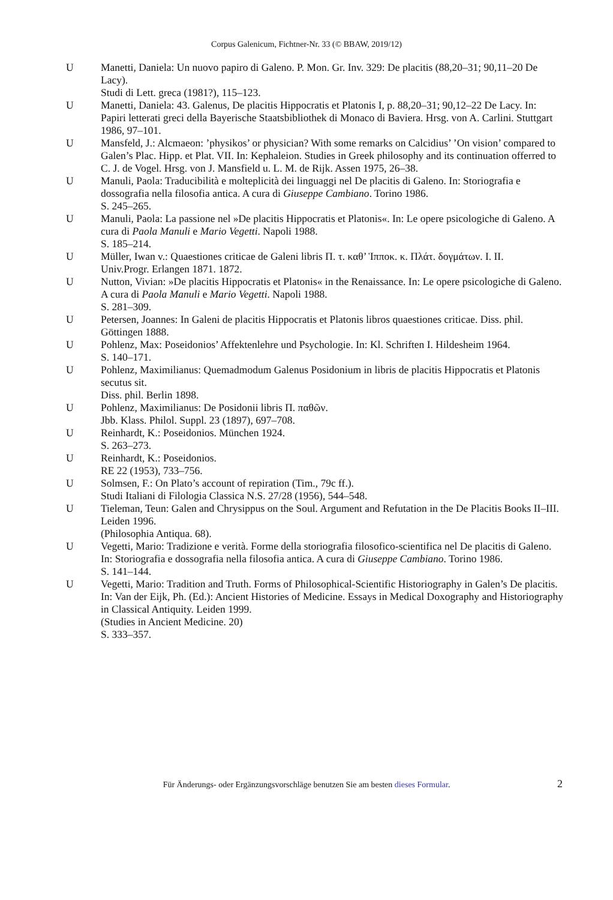Corpus Galenicum, Fichtner-Nr. 33 (© BBAW, 2019/12)
U Manetti, Daniela: Un nuovo papiro di Galeno. P. Mon. Gr. Inv. 329: De placitis (88,20–31; 90,11–20 De Lacy).
Studi di Lett. greca (1981?), 115–123.
U Manetti, Daniela: 43. Galenus, De placitis Hippocratis et Platonis I, p. 88,20–31; 90,12–22 De Lacy. In: Papiri letterati greci della Bayerische Staatsbibliothek di Monaco di Baviera. Hrsg. von A. Carlini. Stuttgart 1986, 97–101.
U Mansfeld, J.: Alcmaeon: ’physikos’ or physician? With some remarks on Calcidius’ ’On vision’ compared to Galen’s Plac. Hipp. et Plat. VII. In: Kephaleion. Studies in Greek philosophy and its continuation offerred to C. J. de Vogel. Hrsg. von J. Mansfield u. L. M. de Rijk. Assen 1975, 26–38.
U Manuli, Paola: Traducibilità e molteplicità dei linguaggi nel De placitis di Galeno. In: Storiografia e dossografia nella filosofia antica. A cura di Giuseppe Cambiano. Torino 1986.
S. 245–265.
U Manuli, Paola: La passione nel »De placitis Hippocratis et Platonis«. In: Le opere psicologiche di Galeno. A cura di Paola Manuli e Mario Vegetti. Napoli 1988.
S. 185–214.
U Müller, Iwan v.: Quaestiones criticae de Galeni libris Π. τ. καθ’ Ἱπποκ. κ. Πλάτ. δογμάτων. I. II.
Univ.Progr. Erlangen 1871. 1872.
U Nutton, Vivian: »De placitis Hippocratis et Platonis« in the Renaissance. In: Le opere psicologiche di Galeno. A cura di Paola Manuli e Mario Vegetti. Napoli 1988.
S. 281–309.
U Petersen, Joannes: In Galeni de placitis Hippocratis et Platonis libros quaestiones criticae. Diss. phil. Göttingen 1888.
U Pohlenz, Max: Poseidonios’ Affektenlehre und Psychologie. In: Kl. Schriften I. Hildesheim 1964.
S. 140–171.
U Pohlenz, Maximilianus: Quemadmodum Galenus Posidonium in libris de placitis Hippocratis et Platonis secutus sit.
Diss. phil. Berlin 1898.
U Pohlenz, Maximilianus: De Posidonii libris Π. παθῶν.
Jbb. Klass. Philol. Suppl. 23 (1897), 697–708.
U Reinhardt, K.: Poseidonios. München 1924.
S. 263–273.
U Reinhardt, K.: Poseidonios.
RE 22 (1953), 733–756.
U Solmsen, F.: On Plato’s account of repiration (Tim., 79c ff.).
Studi Italiani di Filologia Classica N.S. 27/28 (1956), 544–548.
U Tieleman, Teun: Galen and Chrysippus on the Soul. Argument and Refutation in the De Placitis Books II–III. Leiden 1996.
(Philosophia Antiqua. 68).
U Vegetti, Mario: Tradizione e verità. Forme della storiografia filosofico-scientifica nel De placitis di Galeno. In: Storiografia e dossografia nella filosofia antica. A cura di Giuseppe Cambiano. Torino 1986.
S. 141–144.
U Vegetti, Mario: Tradition and Truth. Forms of Philosophical-Scientific Historiography in Galen’s De placitis. In: Van der Eijk, Ph. (Ed.): Ancient Histories of Medicine. Essays in Medical Doxography and Historiography in Classical Antiquity. Leiden 1999.
(Studies in Ancient Medicine. 20)
S. 333–357.
Für Änderungs- oder Ergänzungsvorschläge benutzen Sie am besten dieses Formular. 2